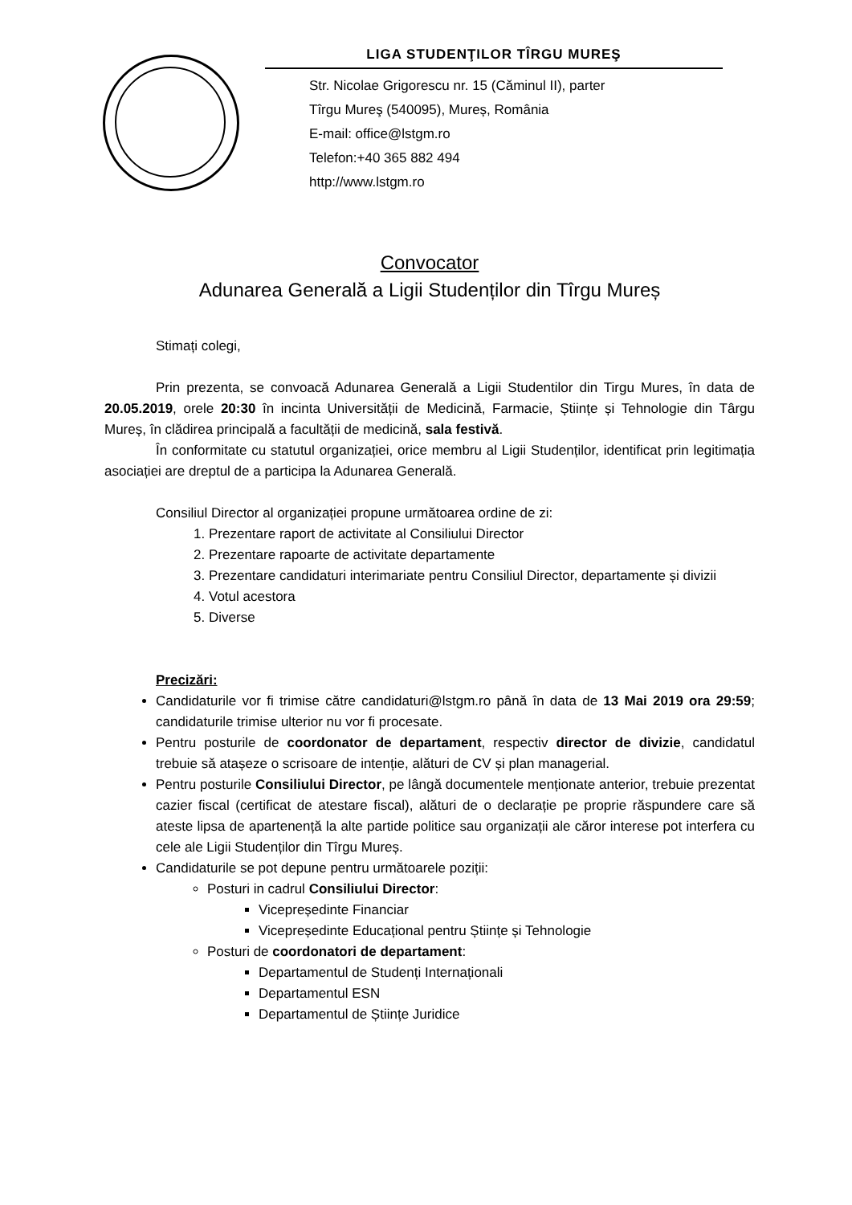LIGA STUDENŢILOR TÎRGU MUREŞ
Str. Nicolae Grigorescu nr. 15 (Căminul II), parter
Tîrgu Mureş (540095), Mureș, România
E-mail: office@lstgm.ro
Telefon:+40 365 882 494
http://www.lstgm.ro
Convocator
Adunarea Generală a Ligii Studenților din Tîrgu Mureș
Stimați colegi,
Prin prezenta, se convoacă Adunarea Generală a Ligii Studentilor din Tirgu Mures, în data de 20.05.2019, orele 20:30 în incinta Universității de Medicină, Farmacie, Științe și Tehnologie din Târgu Mureș, în clădirea principală a facultății de medicină, sala festivă.
În conformitate cu statutul organizației, orice membru al Ligii Studenților, identificat prin legitimația asociației are dreptul de a participa la Adunarea Generală.
Consiliul Director al organizației propune următoarea ordine de zi:
1. Prezentare raport de activitate al Consiliului Director
2. Prezentare rapoarte de activitate departamente
3. Prezentare candidaturi interimariate pentru Consiliul Director, departamente și divizii
4. Votul acestora
5. Diverse
Precizări:
Candidaturile vor fi trimise către candidaturi@lstgm.ro până în data de 13 Mai 2019 ora 29:59; candidaturile trimise ulterior nu vor fi procesate.
Pentru posturile de coordonator de departament, respectiv director de divizie, candidatul trebuie să atașeze o scrisoare de intenție, alături de CV și plan managerial.
Pentru posturile Consiliului Director, pe lângă documentele menționate anterior, trebuie prezentat cazier fiscal (certificat de atestare fiscal), alături de o declarație pe proprie răspundere care să ateste lipsa de apartenență la alte partide politice sau organizații ale căror interese pot interfera cu cele ale Ligii Studenților din Tîrgu Mureș.
Candidaturile se pot depune pentru următoarele poziții:
Posturi in cadrul Consiliului Director:
Vicepreședinte Financiar
Vicepreședinte Educațional pentru Științe și Tehnologie
Posturi de coordonatori de departament:
Departamentul de Studenți Internaționali
Departamentul ESN
Departamentul de Științe Juridice